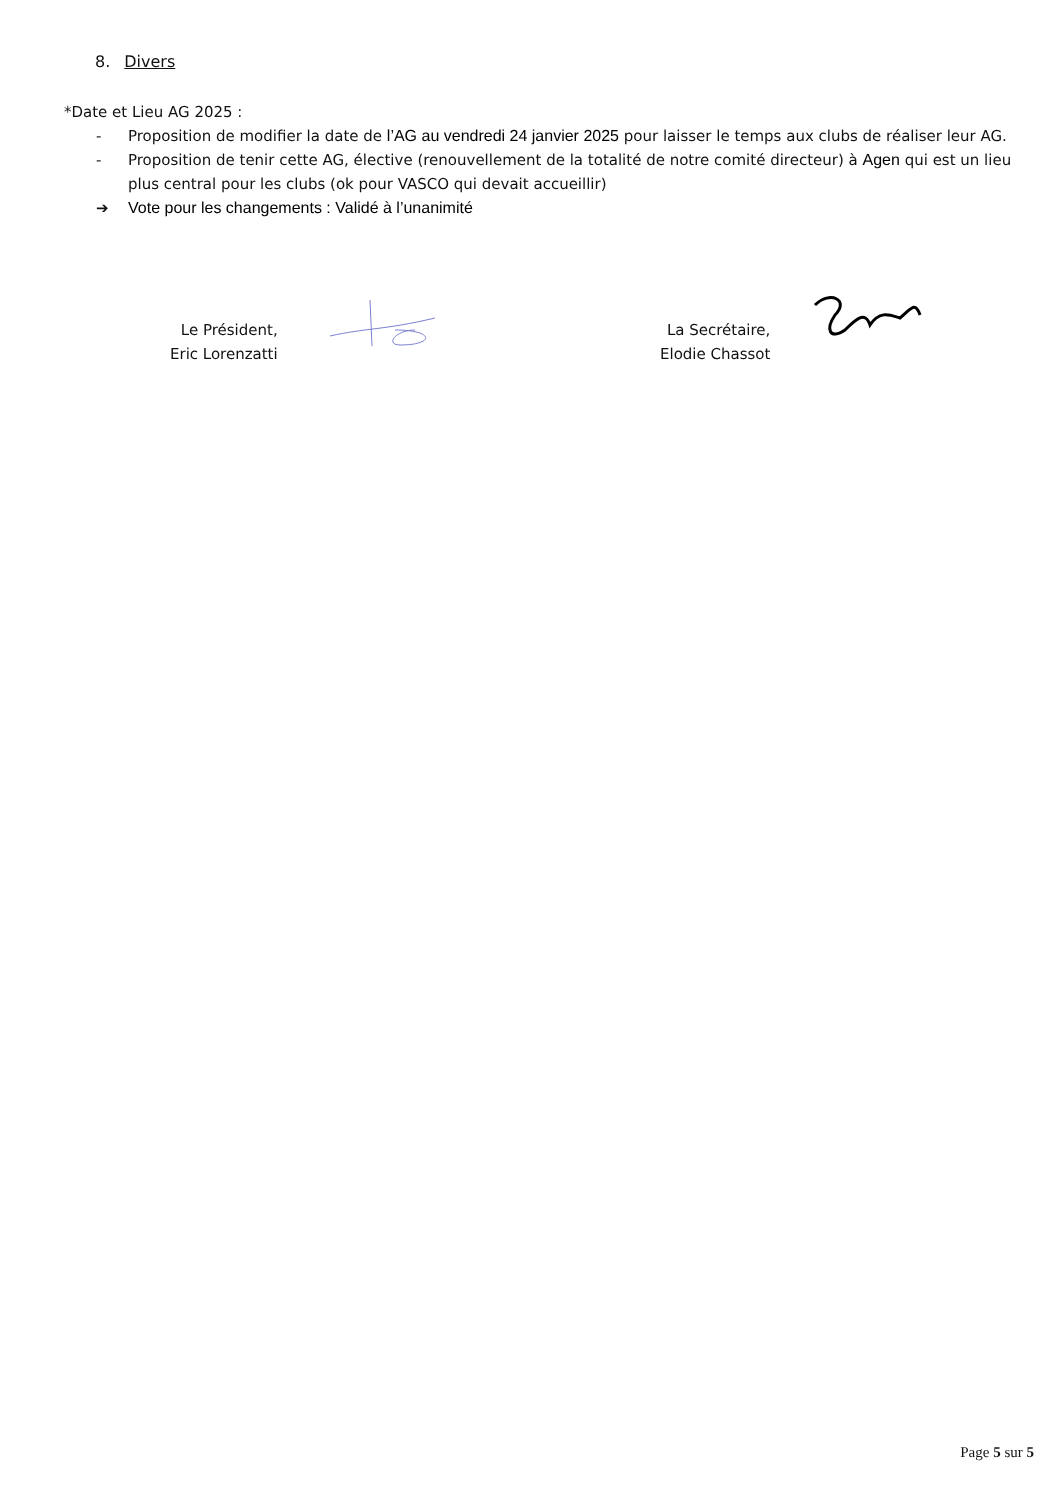8. Divers
*Date et Lieu AG 2025 :
- Proposition de modifier la date de l’AG au vendredi 24 janvier 2025 pour laisser le temps aux clubs de réaliser leur AG.
- Proposition de tenir cette AG, élective (renouvellement de la totalité de notre comité directeur) à Agen qui est un lieu plus central pour les clubs (ok pour VASCO qui devait accueillir)
➔ Vote pour les changements : Validé à l’unanimité
Le Président,
Eric Lorenzatti
La Secrétaire,
Elodie Chassot
Page 5 sur 5